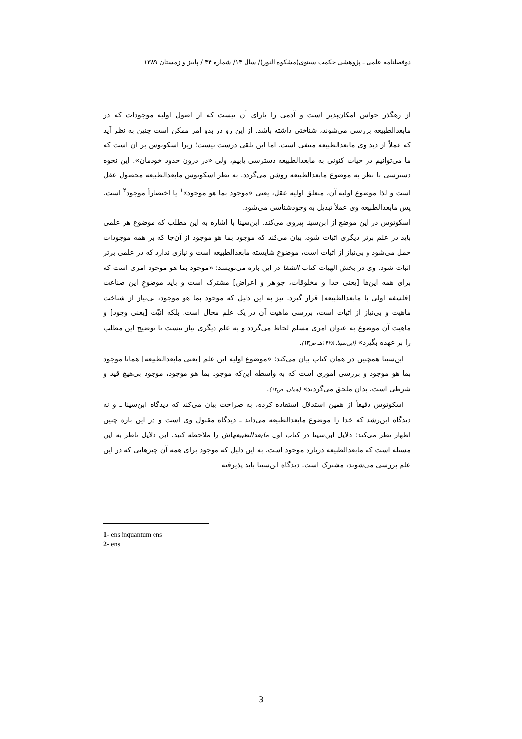دوفصلنامه علمی ـ پژوهشی حکمت سینوی(مشکوه النور)/ سال ۱۴/ شماره ۴۴ / پاییز و زمستان ۱۳۸۹
از رهگذر حواس امکان‌پذیر است و آدمی را یارای آن نیست که از اصول اولیه موجودات که در مابعدالطبیعه بررسی می‌شوند، شناختی داشته باشد. از این رو در بدو امر ممکن است چنین به نظر آید که عملاً از دید وی مابعدالطبیعه منتفی است. اما این تلقی درست نیست؛ زیرا اسکوتوس بر آن است که ما می‌توانیم در حیات کنونی به مابعدالطبیعه دسترسی یابیم، ولی «در درون حدود خودمان». این نحوه دسترسی با نظر به موضوع مابعدالطبیعه روشن می‌گردد. به نظر اسکوتوس مابعدالطبیعه محصول عقل است و لذا موضوع اولیه آن، متعلق اولیه عقل، یعنی «موجود بما هو موجود»<sup>۱</sup> یا اختصاراً موجود<sup>۲</sup> است. پس مابعدالطبیعه وی عملاً تبدیل به وجودشناسی می‌شود.
اسکوتوس در این موضع از ابن‌سینا پیروی می‌کند. ابن‌سینا با اشاره به این مطلب که موضوع هر علمی باید در علم برتر دیگری اثبات شود، بیان می‌کند که موجود بما هو موجود از آن‌جا که بر همه موجودات حمل می‌شود و بی‌نیاز از اثبات است، موضوع شایسته مابعدالطبیعه است و نیازی ندارد که در علمی برتر اثبات شود. وی در بخش الهیات کتاب الشفا در این باره می‌نویسد: «موجود بما هو موجود امری است که برای همه این‌ها [یعنی خدا و مخلوقات، جواهر و اعراض] مشترک است و باید موضوعِ این صناعت [فلسفه اولی یا مابعدالطبیعه] قرار گیرد. نیز به این دلیل که موجود بما هو موجود، بی‌نیاز از شناخت ماهیت و بی‌نیاز از اثبات است، بررسی ماهیت آن در یک علم محال است، بلکه انیّت [یعنی وجود] و ماهیت آن موضوع به عنوان امری مسلم لحاظ می‌گردد و به علم دیگری نیاز نیست تا توضیح این مطلب را بر عهده بگیرد» (ابن‌سینا، ۱۴۲۸هـ ص۱۳).
ابن‌سینا همچنین در همان کتاب بیان می‌کند: «موضوع اولیه این علم [یعنی مابعدالطبیعه] همانا موجود بما هو موجود و بررسی اموری است که به واسطه این‌که موجود بما هو موجود، موجود بی‌هیچ قید و شرطی است، بدان ملحق می‌گردند» (همان، ص۱۳).
اسکوتوس دقیقاً از همین استدلال استفاده کرده، به صراحت بیان می‌کند که دیدگاه ابن‌سینا ـ و نه دیدگاه ابن‌رشد که خدا را موضوع مابعدالطبیعه می‌داند ـ دیدگاه مقبول وی است و در این باره چنین اظهار نظر می‌کند: دلایل ابن‌سینا در کتاب اول مابعدالطبیعهاش را ملاحظه کنید. این دلایل ناظر به این مسئله است که مابعدالطبیعه درباره موجود است، به این دلیل که موجود برای همه آن چیزهایی که در این علم بررسی می‌شوند، مشترک است. دیدگاه ابن‌سینا باید پذیرفته
1- ens inquantum ens
2- ens
3